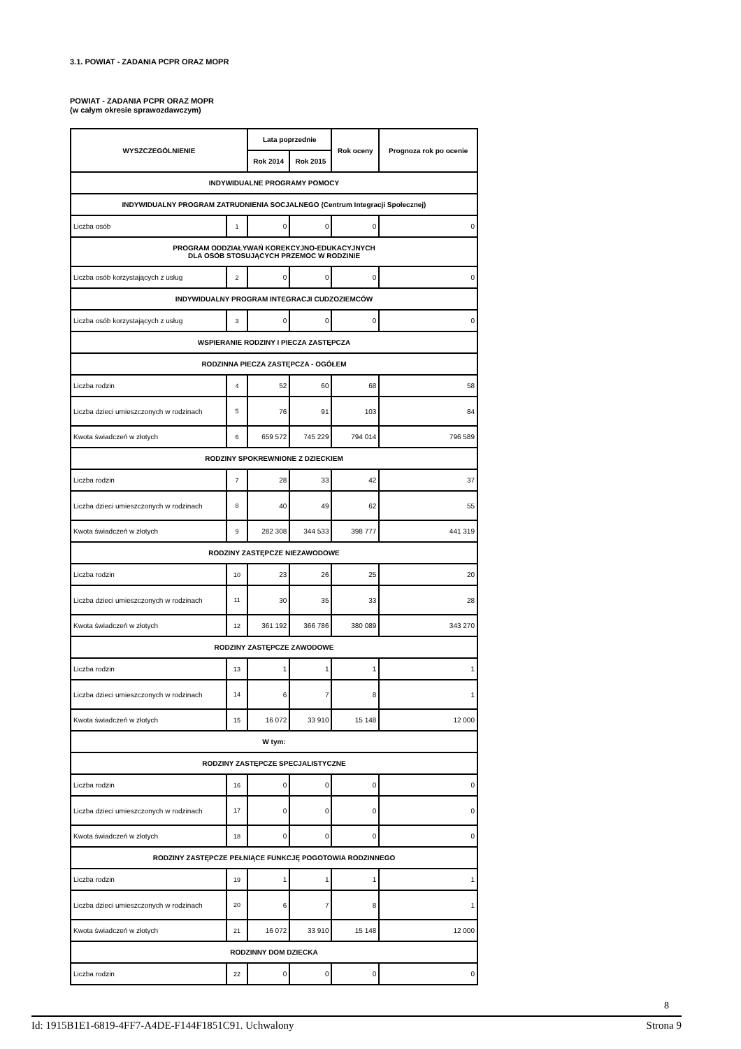3.1. POWIAT - ZADANIA PCPR ORAZ MOPR
POWIAT - ZADANIA PCPR ORAZ MOPR
(w całym okresie sprawozdawczym)
| WYSZCZEGÓLNIENIE | | Lata poprzednie | | Rok oceny | Prognoza rok po ocenie |
| --- | --- | --- | --- | --- | --- |
| | | Rok 2014 | Rok 2015 | | |
| INDYWIDUALNE PROGRAMY POMOCY | | | | | |
| INDYWIDUALNY PROGRAM ZATRUDNIENIA SOCJALNEGO (Centrum Integracji Społecznej) | | | | | |
| Liczba osób | 1 | 0 | 0 | 0 | 0 |
| PROGRAM ODDZIAŁYWAŃ KOREKCYJNO-EDUKACYJNYCH DLA OSÓB STOSUJĄCYCH PRZEMOC W RODZINIE | | | | | |
| Liczba osób korzystających z usług | 2 | 0 | 0 | 0 | 0 |
| INDYWIDUALNY PROGRAM INTEGRACJI CUDZOZIEMCÓW | | | | | |
| Liczba osób korzystających z usług | 3 | 0 | 0 | 0 | 0 |
| WSPIERANIE RODZINY I PIECZA ZASTĘPCZA | | | | | |
| RODZINNA PIECZA ZASTĘPCZA - OGÓŁEM | | | | | |
| Liczba rodzin | 4 | 52 | 60 | 68 | 58 |
| Liczba dzieci umieszczonych w rodzinach | 5 | 76 | 91 | 103 | 84 |
| Kwota świadczeń w złotych | 6 | 659 572 | 745 229 | 794 014 | 796 589 |
| RODZINY SPOKREWNIONE Z DZIECKIEM | | | | | |
| Liczba rodzin | 7 | 28 | 33 | 42 | 37 |
| Liczba dzieci umieszczonych w rodzinach | 8 | 40 | 49 | 62 | 55 |
| Kwota świadczeń w złotych | 9 | 282 308 | 344 533 | 398 777 | 441 319 |
| RODZINY ZASTĘPCZE NIEZAWODOWE | | | | | |
| Liczba rodzin | 10 | 23 | 26 | 25 | 20 |
| Liczba dzieci umieszczonych w rodzinach | 11 | 30 | 35 | 33 | 28 |
| Kwota świadczeń w złotych | 12 | 361 192 | 366 786 | 380 089 | 343 270 |
| RODZINY ZASTĘPCZE ZAWODOWE | | | | | |
| Liczba rodzin | 13 | 1 | 1 | 1 | 1 |
| Liczba dzieci umieszczonych w rodzinach | 14 | 6 | 7 | 8 | 1 |
| Kwota świadczeń w złotych | 15 | 16 072 | 33 910 | 15 148 | 12 000 |
| W tym: | | | | | |
| RODZINY ZASTĘPCZE SPECJALISTYCZNE | | | | | |
| Liczba rodzin | 16 | 0 | 0 | 0 | 0 |
| Liczba dzieci umieszczonych w rodzinach | 17 | 0 | 0 | 0 | 0 |
| Kwota świadczeń w złotych | 18 | 0 | 0 | 0 | 0 |
| RODZINY ZASTĘPCZE PEŁNIĄCE FUNKCJĘ POGOTOWIA RODZINNEGO | | | | | |
| Liczba rodzin | 19 | 1 | 1 | 1 | 1 |
| Liczba dzieci umieszczonych w rodzinach | 20 | 6 | 7 | 8 | 1 |
| Kwota świadczeń w złotych | 21 | 16 072 | 33 910 | 15 148 | 12 000 |
| RODZINNY DOM DZIECKA | | | | | |
| Liczba rodzin | 22 | 0 | 0 | 0 | 0 |
8
Id: 1915B1E1-6819-4FF7-A4DE-F144F1851C91. Uchwalony Strona 9